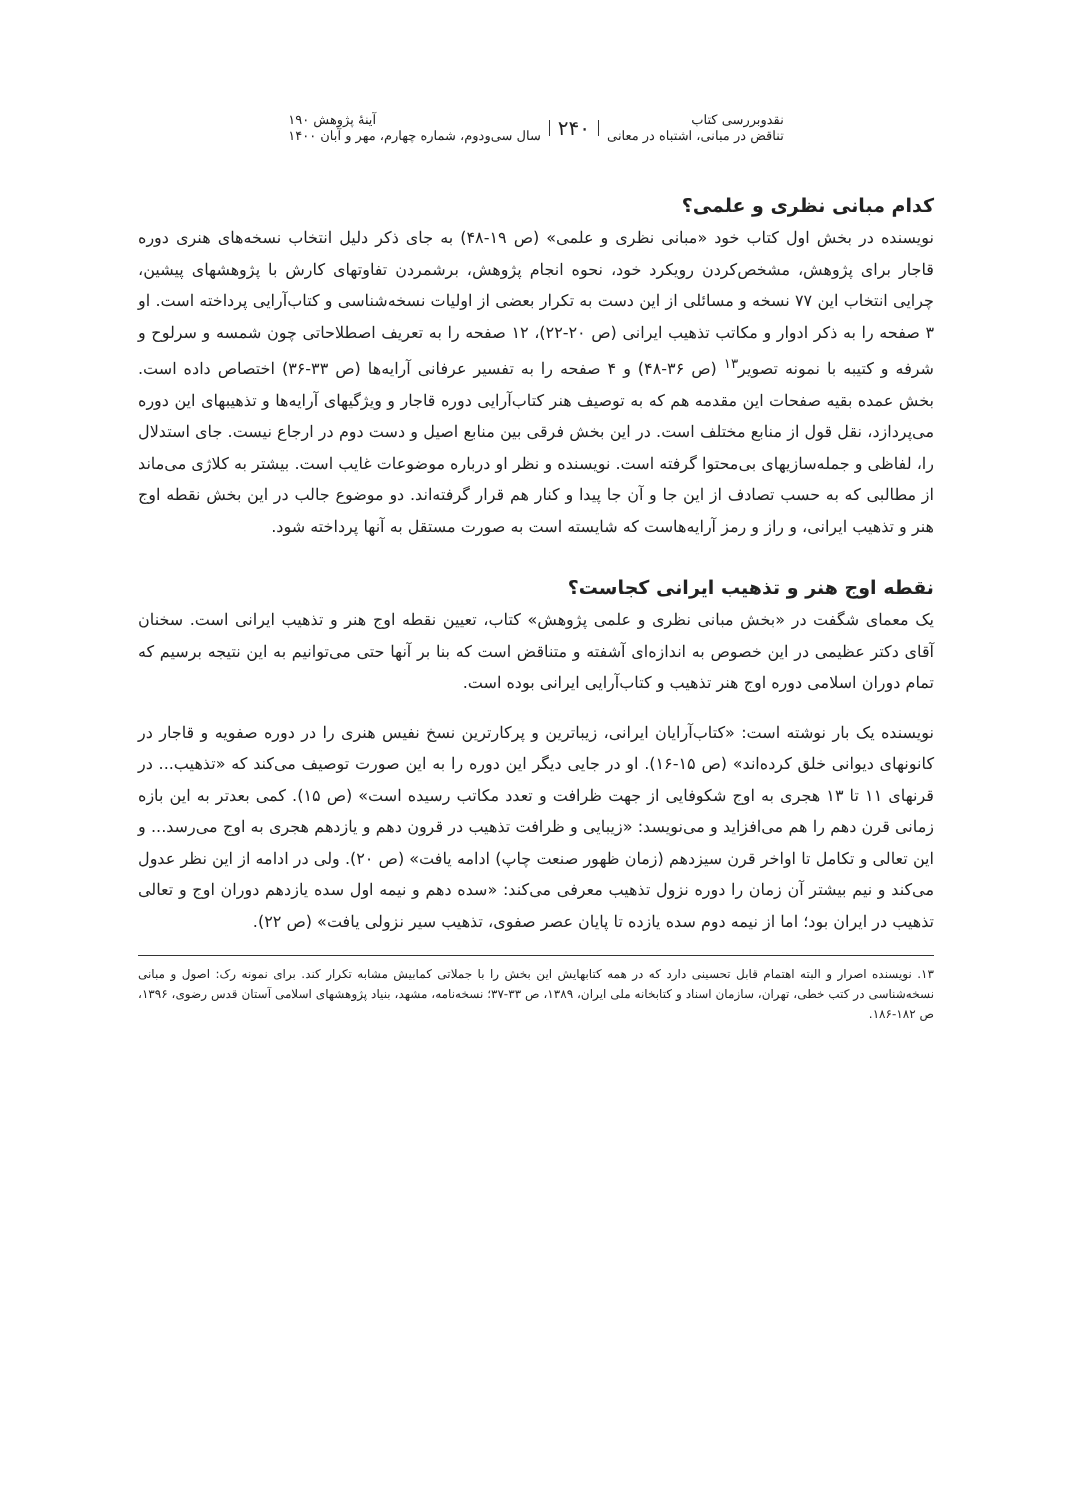نقدوبررسی کتاب
تناقض در مبانی، اشتباه در معانی
۲۴۰
آینهٔ پژوهش ۱۹۰
سال سی‌ودوم، شماره چهارم، مهر و آبان ۱۴۰۰
کدام مبانی نظری و علمی؟
نویسنده در بخش اول کتاب خود «مبانی نظری و علمی» (ص ۱۹-۴۸) به جای ذکر دلیل انتخاب نسخه‌های هنری دوره قاجار برای پژوهش، مشخص‌کردن رویکرد خود، نحوه انجام پژوهش، برشمردن تفاوتهای کارش با پژوهشهای پیشین، چرایی انتخاب این ۷۷ نسخه و مسائلی از این دست به تکرار بعضی از اولیات نسخه‌شناسی و کتاب‌آرایی پرداخته است. او ۳ صفحه را به ذکر ادوار و مکاتب تذهیب ایرانی (ص ۲۰-۲۲)، ۱۲ صفحه را به تعریف اصطلاحاتی چون شمسه و سرلوح و شرفه و کتیبه با نمونه تصویر<sup>۱۳</sup> (ص ۳۶-۴۸) و ۴ صفحه را به تفسیر عرفانی آرایه‌ها (ص ۳۳-۳۶) اختصاص داده است. بخش عمده بقیه صفحات این مقدمه هم که به توصیف هنر کتاب‌آرایی دوره قاجار و ویژگیهای آرایه‌ها و تذهیبهای این دوره می‌پردازد، نقل قول از منابع مختلف است. در این بخش فرقی بین منابع اصیل و دست دوم در ارجاع نیست. جای استدلال را، لفاظی و جمله‌سازیهای بی‌محتوا گرفته است. نویسنده و نظر او درباره موضوعات غایب است. بیشتر به کلاژی می‌ماند از مطالبی که به حسب تصادف از این جا و آن جا پیدا و کنار هم قرار گرفته‌اند. دو موضوع جالب در این بخش نقطه اوج هنر و تذهیب ایرانی، و راز و رمز آرایه‌هاست که شایسته است به صورت مستقل به آنها پرداخته شود.
نقطه اوج هنر و تذهیب ایرانی کجاست؟
یک معمای شگفت در «بخش مبانی نظری و علمی پژوهش» کتاب، تعیین نقطه اوج هنر و تذهیب ایرانی است. سخنان آقای دکتر عظیمی در این خصوص به اندازه‌ای آشفته و متناقض است که بنا بر آنها حتی می‌توانیم به این نتیجه برسیم که تمام دوران اسلامی دوره اوج هنر تذهیب و کتاب‌آرایی ایرانی بوده است.
نویسنده یک بار نوشته است: «کتاب‌آرایان ایرانی، زیباترین و پرکارترین نسخ نفیس هنری را در دوره صفویه و قاجار در کانونهای دیوانی خلق کرده‌اند» (ص ۱۵-۱۶). او در جایی دیگر این دوره را به این صورت توصیف می‌کند که «تذهیب... در قرنهای ۱۱ تا ۱۳ هجری به اوج شکوفایی از جهت ظرافت و تعدد مکاتب رسیده است» (ص ۱۵). کمی بعدتر به این بازه زمانی قرن دهم را هم می‌افزاید و می‌نویسد: «زیبایی و ظرافت تذهیب در قرون دهم و یازدهم هجری به اوج می‌رسد... و این تعالی و تکامل تا اواخر قرن سیزدهم (زمان ظهور صنعت چاپ) ادامه یافت» (ص ۲۰). ولی در ادامه از این نظر عدول می‌کند و نیم بیشتر آن زمان را دوره نزول تذهیب معرفی می‌کند: «سده دهم و نیمه اول سده یازدهم دوران اوج و تعالی تذهیب در ایران بود؛ اما از نیمه دوم سده یازده تا پایان عصر صفوی، تذهیب سیر نزولی یافت» (ص ۲۲).
۱۳. نویسنده اصرار و البته اهتمام قابل تحسینی دارد که در همه کتابهایش این بخش را با جملاتی کمابیش مشابه تکرار کند. برای نمونه رک: اصول و مبانی نسخه‌شناسی در کتب خطی، تهران، سازمان اسناد و کتابخانه ملی ایران، ۱۳۸۹، ص ۳۳-۳۷؛ نسخه‌نامه، مشهد، بنیاد پژوهشهای اسلامی آستان قدس رضوی، ۱۳۹۶، ص ۱۸۲-۱۸۶.